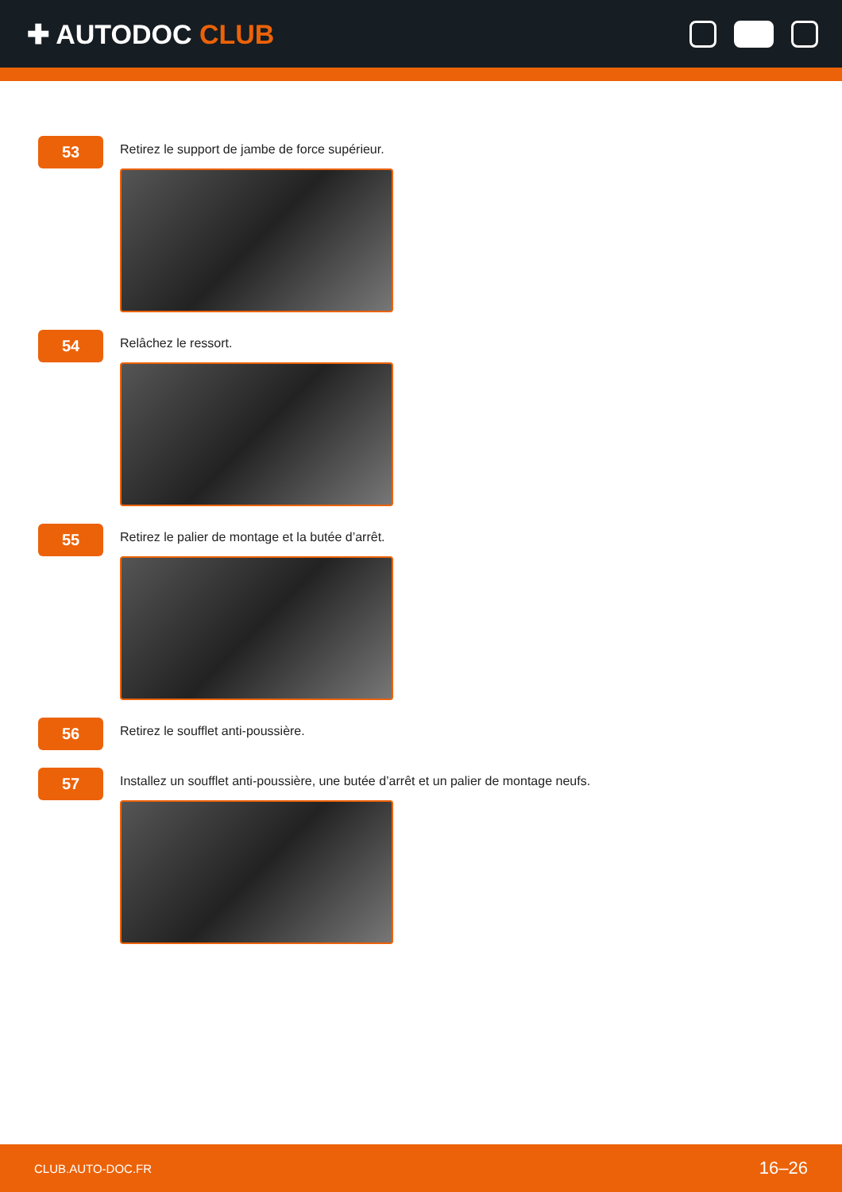✚ AUTODOC CLUB
53
Retirez le support de jambe de force supérieur.
54
Relâchez le ressort.
55
Retirez le palier de montage et la butée d’arrêt.
56
Retirez le soufflet anti-poussière.
57
Installez un soufflet anti-poussière, une butée d’arrêt et un palier de montage neufs.
CLUB.AUTO-DOC.FR 16–26